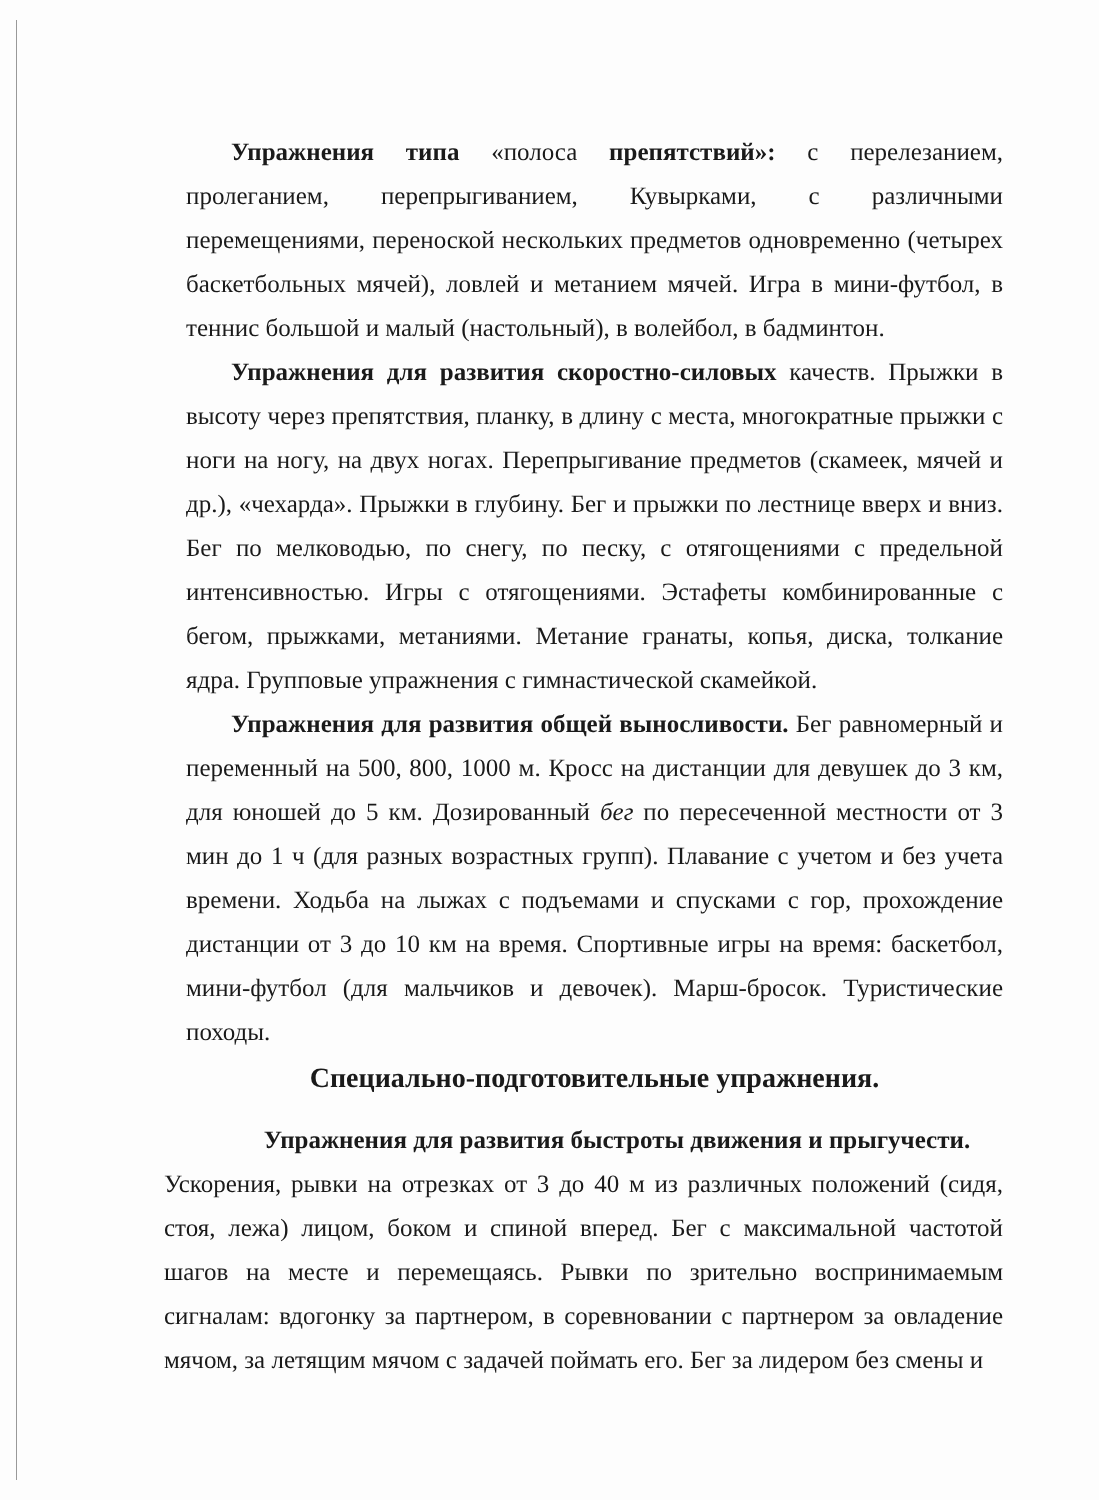Упражнения типа «полоса препятствий»: с перелезанием, пролеганием, перепрыгиванием, Кувырками, с различными перемещениями, переноской нескольких предметов одновременно (четырех баскетбольных мячей), ловлей и метанием мячей. Игра в мини-футбол, в теннис большой и малый (настольный), в волейбол, в бадминтон.
Упражнения для развития скоростно-силовых качеств. Прыжки в высоту через препятствия, планку, в длину с места, многократные прыжки с ноги на ногу, на двух ногах. Перепрыгивание предметов (скамеек, мячей и др.), «чехарда». Прыжки в глубину. Бег и прыжки по лестнице вверх и вниз. Бег по мелководью, по снегу, по песку, с отягощениями с предельной интенсивностью. Игры с отягощениями. Эстафеты комбинированные с бегом, прыжками, метаниями. Метание гранаты, копья, диска, толкание ядра. Групповые упражнения с гимнастической скамейкой.
Упражнения для развития общей выносливости. Бег равномерный и переменный на 500, 800, 1000 м. Кросс на дистанции для девушек до 3 км, для юношей до 5 км. Дозированный бег по пересеченной местности от 3 мин до 1 ч (для разных возрастных групп). Плавание с учетом и без учета времени. Ходьба на лыжах с подъемами и спусками с гор, прохождение дистанции от 3 до 10 км на время. Спортивные игры на время: баскетбол, мини-футбол (для мальчиков и девочек). Марш-бросок. Туристические походы.
Специально-подготовительные упражнения.
Упражнения для развития быстроты движения и прыгучести.
Ускорения, рывки на отрезках от 3 до 40 м из различных положений (сидя, стоя, лежа) лицом, боком и спиной вперед. Бег с максимальной частотой шагов на месте и перемещаясь. Рывки по зрительно воспринимаемым сигналам: вдогонку за партнером, в соревновании с партнером за овладение мячом, за летящим мячом с задачей поймать его. Бег за лидером без смены и